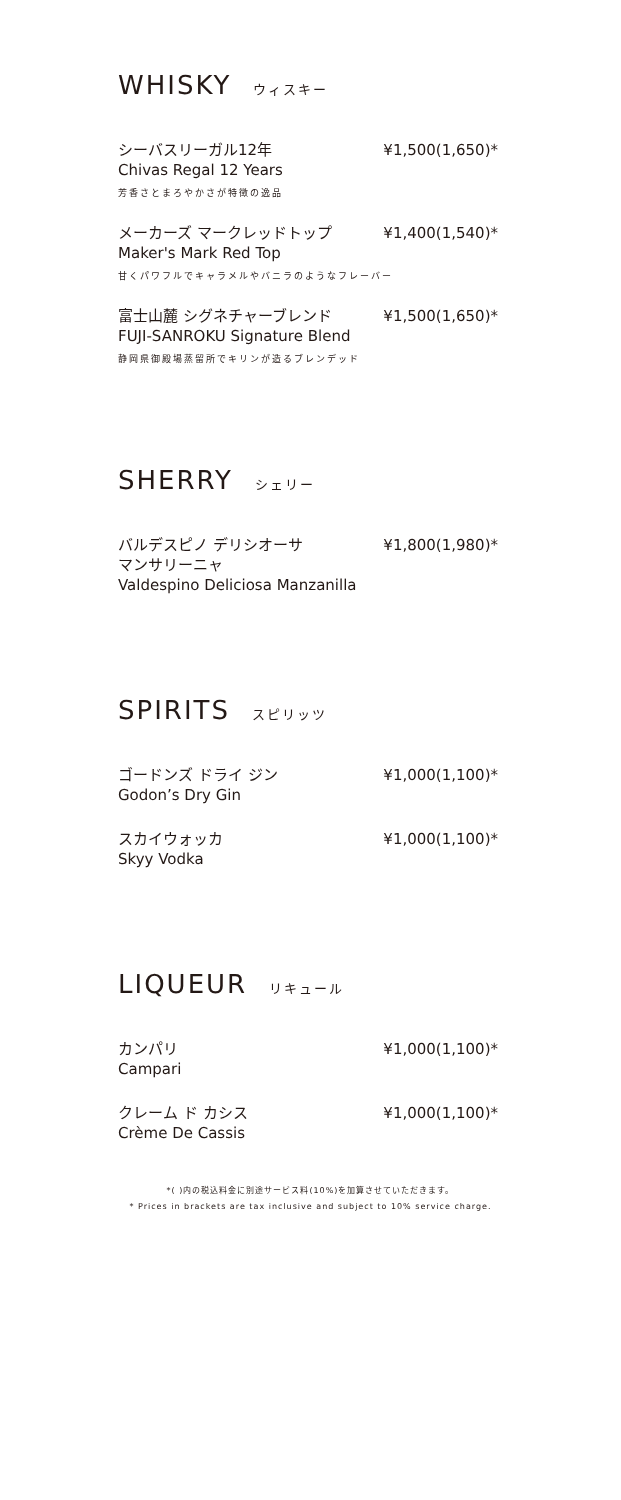WHISKY ウィスキー
シーバスリーガル12年 ¥1,500(1,650)*
Chivas Regal 12 Years
芳香さとまろやかさが特徴の逸品
メーカーズ マークレッドトップ ¥1,400(1,540)*
Maker's Mark Red Top
甘くパワフルでキャラメルやバニラのようなフレーバー
富士山麓 シグネチャーブレンド ¥1,500(1,650)*
FUJI-SANROKU Signature Blend
静岡県御殿場蒸留所でキリンが造るブレンデッド
SHERRY シェリー
バルデスピノ デリシオーサ
マンサリーニャ ¥1,800(1,980)*
Valdespino Deliciosa Manzanilla
SPIRITS スピリッツ
ゴードンズ ドライ ジン ¥1,000(1,100)*
Godon’s Dry Gin
スカイウォッカ ¥1,000(1,100)*
Skyy Vodka
LIQUEUR リキュール
カンパリ ¥1,000(1,100)*
Campari
クレーム ド カシス ¥1,000(1,100)*
Crème De Cassis
*( )内の税込料金に別途サービス料(10%)を加算させていただきます。
* Prices in brackets are tax inclusive and subject to 10% service charge.